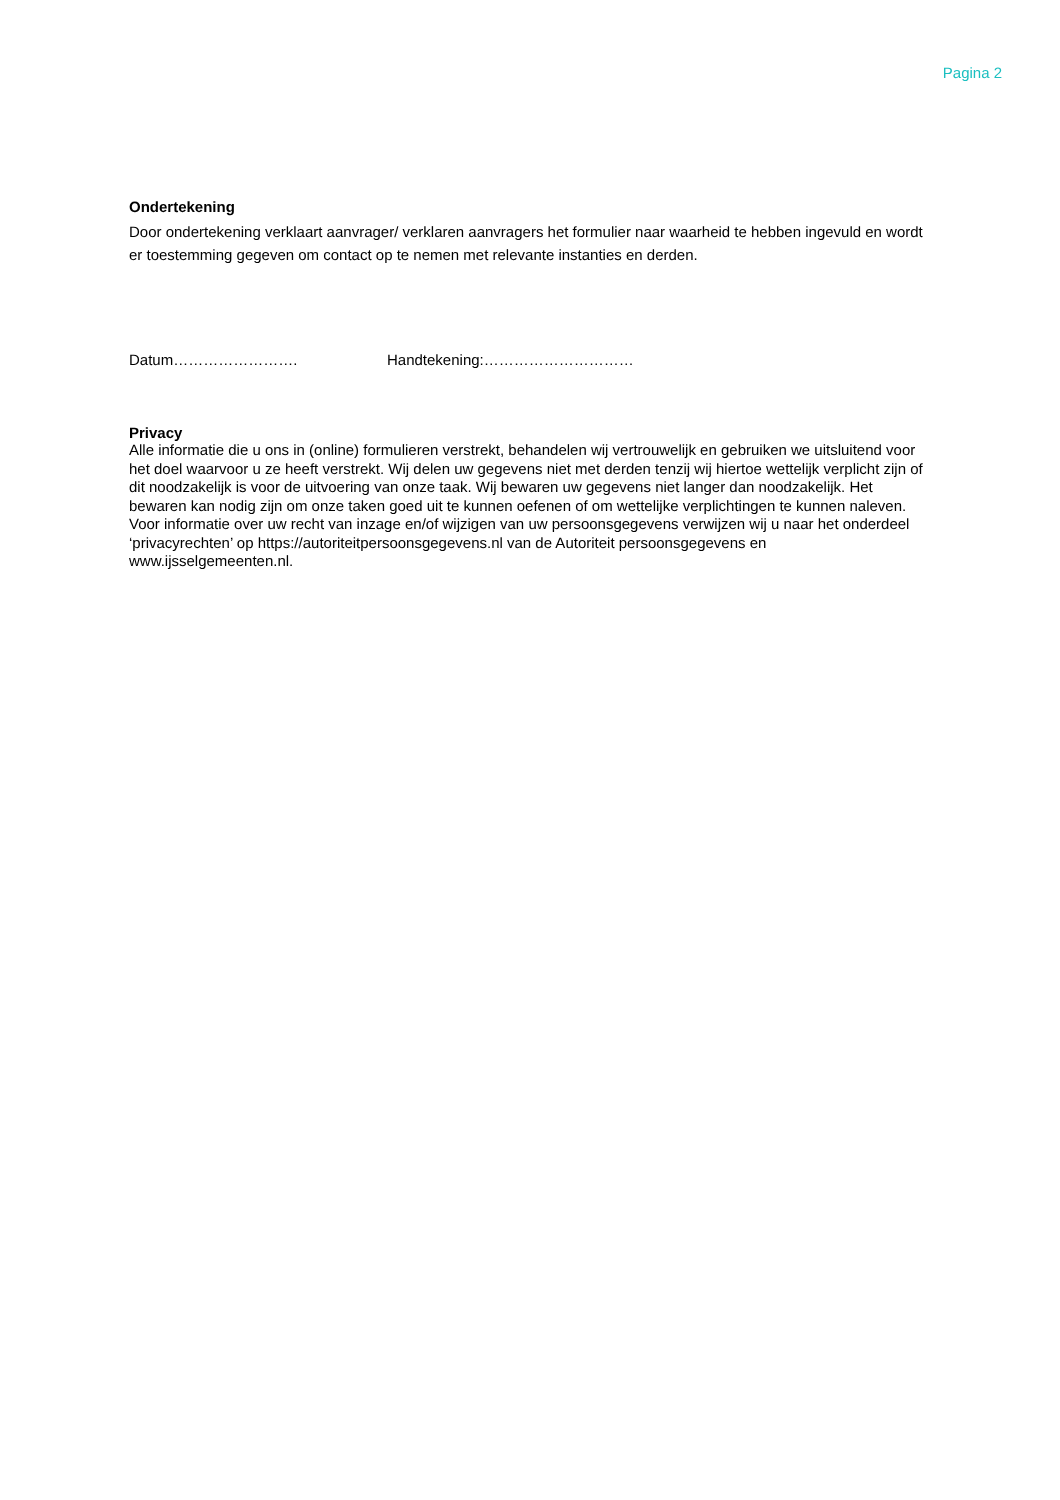Pagina 2
Ondertekening
Door ondertekening verklaart aanvrager/ verklaren aanvragers het formulier naar waarheid te hebben ingevuld en wordt er toestemming gegeven om contact op te nemen met relevante instanties en derden.
Datum……………………. Handtekening:…………………………
Privacy
Alle informatie die u ons in (online) formulieren verstrekt, behandelen wij vertrouwelijk en gebruiken we uitsluitend voor het doel waarvoor u ze heeft verstrekt. Wij delen uw gegevens niet met derden tenzij wij hiertoe wettelijk verplicht zijn of dit noodzakelijk is voor de uitvoering van onze taak. Wij bewaren uw gegevens niet langer dan noodzakelijk. Het bewaren kan nodig zijn om onze taken goed uit te kunnen oefenen of om wettelijke verplichtingen te kunnen naleven. Voor informatie over uw recht van inzage en/of wijzigen van uw persoonsgegevens verwijzen wij u naar het onderdeel ‘privacyrechten’ op https://autoriteitpersoonsgegevens.nl van de Autoriteit persoonsgegevens en www.ijsselgemeenten.nl.